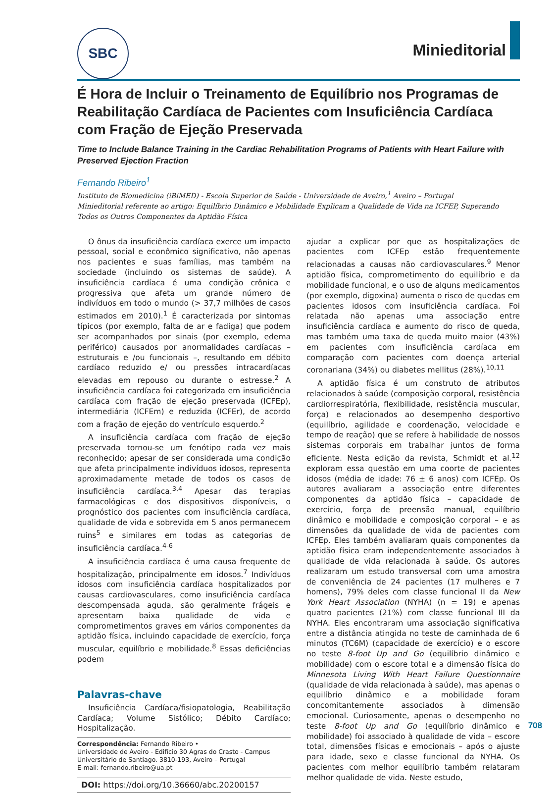SBC
Minieditorial
É Hora de Incluir o Treinamento de Equilíbrio nos Programas de Reabilitação Cardíaca de Pacientes com Insuficiência Cardíaca com Fração de Ejeção Preservada
Time to Include Balance Training in the Cardiac Rehabilitation Programs of Patients with Heart Failure with Preserved Ejection Fraction
Fernando Ribeiro<sup>1</sup>
Instituto de Biomedicina (iBiMED) - Escola Superior de Saúde - Universidade de Aveiro,<sup>1</sup> Aveiro – Portugal
Minieditorial referente ao artigo: Equilíbrio Dinâmico e Mobilidade Explicam a Qualidade de Vida na ICFEP, Superando Todos os Outros Componentes da Aptidão Física
O ônus da insuficiência cardíaca exerce um impacto pessoal, social e econômico significativo, não apenas nos pacientes e suas famílias, mas também na sociedade (incluindo os sistemas de saúde). A insuficiência cardíaca é uma condição crônica e progressiva que afeta um grande número de indivíduos em todo o mundo (> 37,7 milhões de casos estimados em 2010).<sup>1</sup> É caracterizada por sintomas típicos (por exemplo, falta de ar e fadiga) que podem ser acompanhados por sinais (por exemplo, edema periférico) causados por anormalidades cardíacas – estruturais e /ou funcionais –, resultando em débito cardíaco reduzido e/ ou pressões intracardíacas elevadas em repouso ou durante o estresse.<sup>2</sup> A insuficiência cardíaca foi categorizada em insuficiência cardíaca com fração de ejeção preservada (ICFEp), intermediária (ICFEm) e reduzida (ICFEr), de acordo com a fração de ejeção do ventrículo esquerdo.<sup>2</sup>
A insuficiência cardíaca com fração de ejeção preservada tornou-se um fenótipo cada vez mais reconhecido; apesar de ser considerada uma condição que afeta principalmente indivíduos idosos, representa aproximadamente metade de todos os casos de insuficiência cardíaca.<sup>3,4</sup> Apesar das terapias farmacológicas e dos dispositivos disponíveis, o prognóstico dos pacientes com insuficiência cardíaca, qualidade de vida e sobrevida em 5 anos permanecem ruins<sup>5</sup> e similares em todas as categorias de insuficiência cardíaca.<sup>4-6</sup>
A insuficiência cardíaca é uma causa frequente de hospitalização, principalmente em idosos.<sup>7</sup> Indivíduos idosos com insuficiência cardíaca hospitalizados por causas cardiovasculares, como insuficiência cardíaca descompensada aguda, são geralmente frágeis e apresentam baixa qualidade de vida e comprometimentos graves em vários componentes da aptidão física, incluindo capacidade de exercício, força muscular, equilíbrio e mobilidade.<sup>8</sup> Essas deficiências podem
Palavras-chave
Insuficiência Cardíaca/fisiopatologia, Reabilitação Cardíaca; Volume Sistólico; Débito Cardíaco; Hospitalização.
Correspondência: Fernando Ribeiro •
Universidade de Aveiro - Edifício 30 Agras do Crasto - Campus Universitário de Santiago. 3810-193, Aveiro – Portugal
E-mail: fernando.ribeiro@ua.pt
DOI: https://doi.org/10.36660/abc.20200157
ajudar a explicar por que as hospitalizações de pacientes com ICFEp estão frequentemente relacionadas a causas não cardiovasculares.<sup>9</sup> Menor aptidão física, comprometimento do equilíbrio e da mobilidade funcional, e o uso de alguns medicamentos (por exemplo, digoxina) aumenta o risco de quedas em pacientes idosos com insuficiência cardíaca. Foi relatada não apenas uma associação entre insuficiência cardíaca e aumento do risco de queda, mas também uma taxa de queda muito maior (43%) em pacientes com insuficiência cardíaca em comparação com pacientes com doença arterial coronariana (34%) ou diabetes mellitus (28%).<sup>10,11</sup>
A aptidão física é um construto de atributos relacionados à saúde (composição corporal, resistência cardiorrespiratória, flexibilidade, resistência muscular, força) e relacionados ao desempenho desportivo (equilíbrio, agilidade e coordenação, velocidade e tempo de reação) que se refere à habilidade de nossos sistemas corporais em trabalhar juntos de forma eficiente. Nesta edição da revista, Schmidt et al.<sup>12</sup> exploram essa questão em uma coorte de pacientes idosos (média de idade: 76 ± 6 anos) com ICFEp. Os autores avaliaram a associação entre diferentes componentes da aptidão física – capacidade de exercício, força de preensão manual, equilíbrio dinâmico e mobilidade e composição corporal – e as dimensões da qualidade de vida de pacientes com ICFEp. Eles também avaliaram quais componentes da aptidão física eram independentemente associados à qualidade de vida relacionada à saúde. Os autores realizaram um estudo transversal com uma amostra de conveniência de 24 pacientes (17 mulheres e 7 homens), 79% deles com classe funcional II da New York Heart Association (NYHA) (n = 19) e apenas quatro pacientes (21%) com classe funcional III da NYHA. Eles encontraram uma associação significativa entre a distância atingida no teste de caminhada de 6 minutos (TC6M) (capacidade de exercício) e o escore no teste 8-foot Up and Go (equilíbrio dinâmico e mobilidade) com o escore total e a dimensão física do Minnesota Living With Heart Failure Questionnaire (qualidade de vida relacionada à saúde), mas apenas o equilíbrio dinâmico e a mobilidade foram concomitantemente associados à dimensão emocional. Curiosamente, apenas o desempenho no teste 8-foot Up and Go (equilíbrio dinâmico e mobilidade) foi associado à qualidade de vida – escore total, dimensões físicas e emocionais – após o ajuste para idade, sexo e classe funcional da NYHA. Os pacientes com melhor equilíbrio também relataram melhor qualidade de vida. Neste estudo,
708